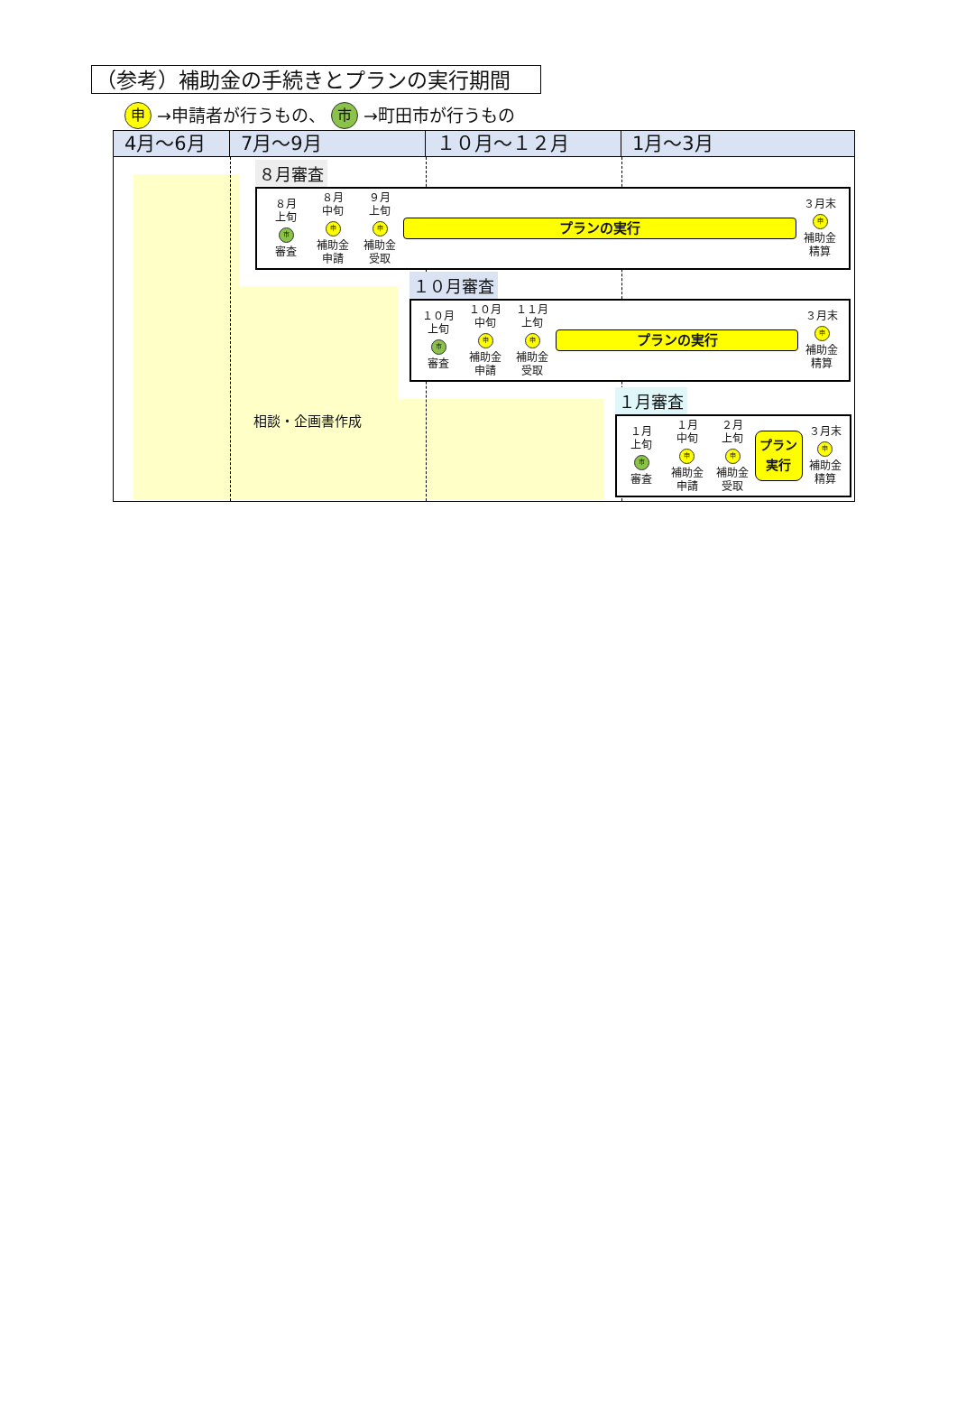（参考）補助金の手続きとプランの実行期間
申 →申請者が行うもの、 市 →町田市が行うもの
4月～6月 7月～9月 １０月～１２月 1月～3月
８月審査
８月
上旬
市
審査
８月
中旬
申
補助金
申請
９月
上旬
申
補助金
受取
プランの実行
３月末
申
補助金
精算
１０月審査
１０月
上旬
市
審査
１０月
中旬
申
補助金
申請
１１月
上旬
申
補助金
受取
プランの実行
３月末
申
補助金
精算
相談・企画書作成
１月審査
１月
上旬
市
審査
１月
中旬
申
補助金
申請
２月
上旬
申
補助金
受取
プラン
実行
３月末
申
補助金
精算